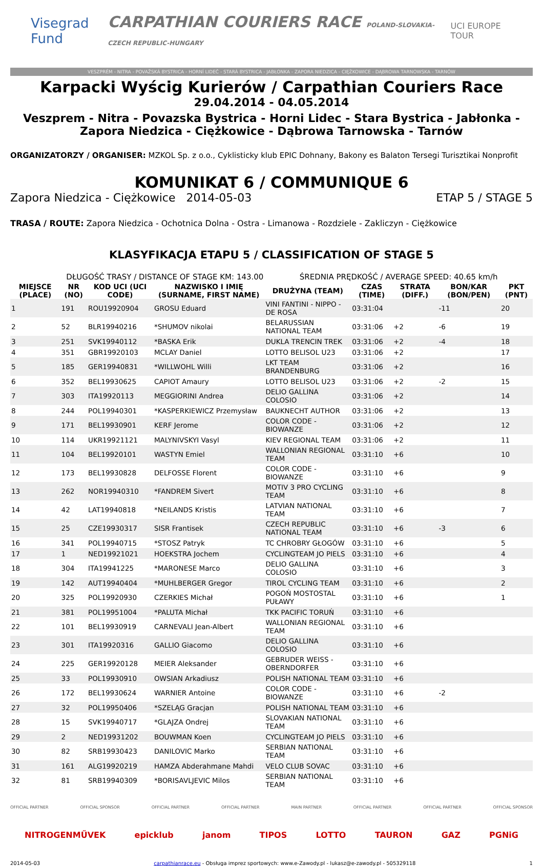Visegrad Fund CARPATHIAN COURIERS RACE POLAND-SLOVAKIA-CZECH REPUBLIC-HUNGARY UCI EUROPE TOUR
VESZPRÉM - NITRA - POVAŽSKÁ BYSTRICA - HORNÍ LIDEČ - STARÁ BYSTRICA - JABŁONKA - ZAPORA NIEDZICA - CIĘŻKOWICE - DĄBROWA TARNOWSKA - TARNÓW
Karpacki Wyścig Kurierów / Carpathian Couriers Race
29.04.2014 - 04.05.2014
Veszprem - Nitra - Povazska Bystrica - Horni Lidec - Stara Bystrica - Jabłonka -
Zapora Niedzica - Ciężkowice - Dąbrowa Tarnowska - Tarnów
ORGANIZATORZY / ORGANISER: MZKOL Sp. z o.o., Cyklisticky klub EPIC Dohnany, Bakony es Balaton Tersegi Turisztikai Nonprofit
KOMUNIKAT 6 / COMMUNIQUE 6
Zapora Niedzica - Ciężkowice 2014-05-03 ETAP 5 / STAGE 5
TRASA / ROUTE: Zapora Niedzica - Ochotnica Dolna - Ostra - Limanowa - Rozdziele - Zakliczyn - Ciężkowice
KLASYFIKACJA ETAPU 5 / CLASSIFICATION OF STAGE 5
| DŁUGOŚĆ TRASY / DISTANCE OF STAGE KM: 143.00 | | | | ŚREDNIA PRĘDKOŚĆ / AVERAGE SPEED: 40.65 km/h | | | | |
| MIEJSCE (PLACE) | NR (NO) | KOD UCI (UCI CODE) | NAZWISKO I IMIĘ (SURNAME, FIRST NAME) | DRUŻYNA (TEAM) | CZAS (TIME) | STRATA (DIFF.) | BON/KAR (BON/PEN) | PKT (PNT) |
| 1 | 191 | ROU19920904 | GROSU Eduard | VINI FANTINI - NIPPO - DE ROSA | 03:31:04 | | -11 | 20 |
| 2 | 52 | BLR19940216 | *SHUMOV nikolai | BELARUSSIAN NATIONAL TEAM | 03:31:06 | +2 | -6 | 19 |
| 3 | 251 | SVK19940112 | *BASKA Erik | DUKLA TRENCIN TREK | 03:31:06 | +2 | -4 | 18 |
| 4 | 351 | GBR19920103 | MCLAY Daniel | LOTTO BELISOL U23 | 03:31:06 | +2 | | 17 |
| 5 | 185 | GER19940831 | *WILLWOHL Willi | LKT TEAM BRANDENBURG | 03:31:06 | +2 | | 16 |
| 6 | 352 | BEL19930625 | CAPIOT Amaury | LOTTO BELISOL U23 | 03:31:06 | +2 | -2 | 15 |
| 7 | 303 | ITA19920113 | MEGGIORINI Andrea | DELIO GALLINA COLOSIO | 03:31:06 | +2 | | 14 |
| 8 | 244 | POL19940301 | *KASPERKIEWICZ Przemysław | BAUKNECHT AUTHOR | 03:31:06 | +2 | | 13 |
| 9 | 171 | BEL19930901 | KERF Jerome | COLOR CODE - BIOWANZE | 03:31:06 | +2 | | 12 |
| 10 | 114 | UKR19921121 | MALYNIVSKYI Vasyl | KIEV REGIONAL TEAM | 03:31:06 | +2 | | 11 |
| 11 | 104 | BEL19920101 | WASTYN Emiel | WALLONIAN REGIONAL TEAM | 03:31:10 | +6 | | 10 |
| 12 | 173 | BEL19930828 | DELFOSSE Florent | COLOR CODE - BIOWANZE | 03:31:10 | +6 | | 9 |
| 13 | 262 | NOR19940310 | *FANDREM Sivert | MOTIV 3 PRO CYCLING TEAM | 03:31:10 | +6 | | 8 |
| 14 | 42 | LAT19940818 | *NEILANDS Kristis | LATVIAN NATIONAL TEAM | 03:31:10 | +6 | | 7 |
| 15 | 25 | CZE19930317 | SISR Frantisek | CZECH REPUBLIC NATIONAL TEAM | 03:31:10 | +6 | -3 | 6 |
| 16 | 341 | POL19940715 | *STOSZ Patryk | TC CHROBRY GŁOGÓW | 03:31:10 | +6 | | 5 |
| 17 | 1 | NED19921021 | HOEKSTRA Jochem | CYCLINGTEAM JO PIELS | 03:31:10 | +6 | | 4 |
| 18 | 304 | ITA19941225 | *MARONESE Marco | DELIO GALLINA COLOSIO | 03:31:10 | +6 | | 3 |
| 19 | 142 | AUT19940404 | *MUHLBERGER Gregor | TIROL CYCLING TEAM | 03:31:10 | +6 | | 2 |
| 20 | 325 | POL19920930 | CZERKIES Michał | POGOŃ MOSTOSTAL PUŁAWY | 03:31:10 | +6 | | 1 |
| 21 | 381 | POL19951004 | *PALUTA Michał | TKK PACIFIC TORUŃ | 03:31:10 | +6 | | |
| 22 | 101 | BEL19930919 | CARNEVALI Jean-Albert | WALLONIAN REGIONAL TEAM | 03:31:10 | +6 | | |
| 23 | 301 | ITA19920316 | GALLIO Giacomo | DELIO GALLINA COLOSIO | 03:31:10 | +6 | | |
| 24 | 225 | GER19920128 | MEIER Aleksander | GEBRUDER WEISS - OBERNDORFER | 03:31:10 | +6 | | |
| 25 | 33 | POL19930910 | OWSIAN Arkadiusz | POLISH NATIONAL TEAM | 03:31:10 | +6 | | |
| 26 | 172 | BEL19930624 | WARNIER Antoine | COLOR CODE - BIOWANZE | 03:31:10 | +6 | -2 | |
| 27 | 32 | POL19950406 | *SZELĄG Gracjan | POLISH NATIONAL TEAM | 03:31:10 | +6 | | |
| 28 | 15 | SVK19940717 | *GLAJZA Ondrej | SLOVAKIAN NATIONAL TEAM | 03:31:10 | +6 | | |
| 29 | 2 | NED19931202 | BOUWMAN Koen | CYCLINGTEAM JO PIELS | 03:31:10 | +6 | | |
| 30 | 82 | SRB19930423 | DANILOVIC Marko | SERBIAN NATIONAL TEAM | 03:31:10 | +6 | | |
| 31 | 161 | ALG19920219 | HAMZA Abderahmane Mahdi | VELO CLUB SOVAC | 03:31:10 | +6 | | |
| 32 | 81 | SRB19940309 | *BORISAVLJEVIC Milos | SERBIAN NATIONAL TEAM | 03:31:10 | +6 | | |
OFFICIAL PARTNER OFFICIAL SPONSOR OFFICIAL PARTNER OFFICIAL PARTNER MAIN PARTNER OFFICIAL PARTNER OFFICIAL PARTNER OFFICIAL SPONSOR
NITROGENMŰVEK epicklub janom TIPOS LOTTO TAURON GAZ PGNiG
2014-05-03 carpathianrace.eu - Obsługa imprez sportowych: www.e-Zawody.pl - lukasz@e-zawody.pl - 505329118 1